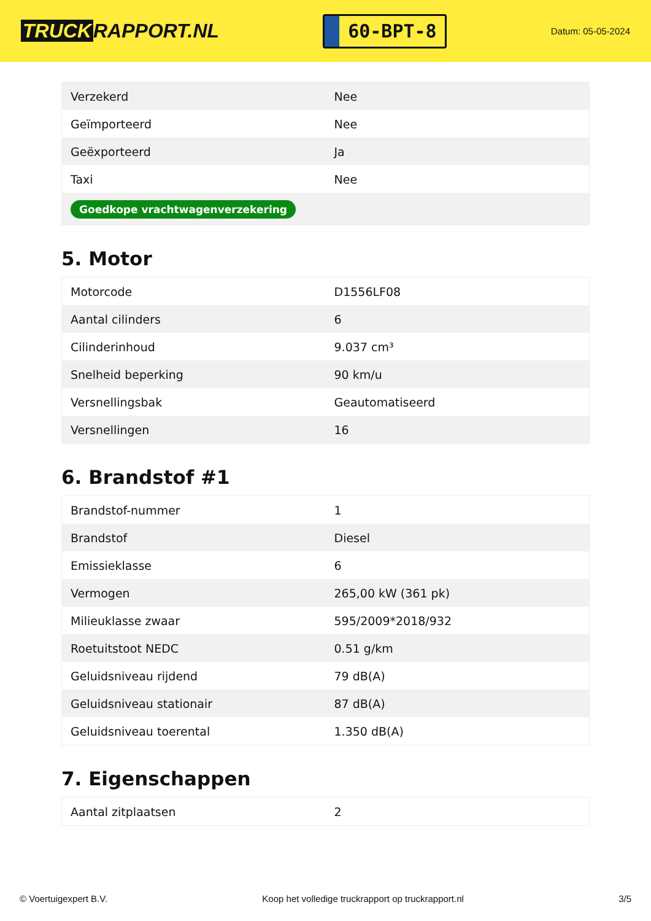TRUCK RAPPORT.NL
60-BPT-8
Datum: 05-05-2024
| Verzekerd | Nee |
| Geïmporteerd | Nee |
| Geëxporteerd | Ja |
| Taxi | Nee |
| Goedkope vrachtwagenverzekering | |
5. Motor
| Motorcode | D1556LF08 |
| Aantal cilinders | 6 |
| Cilinderinhoud | 9.037 cm³ |
| Snelheid beperking | 90 km/u |
| Versnellingsbak | Geautomatiseerd |
| Versnellingen | 16 |
6. Brandstof #1
| Brandstof-nummer | 1 |
| Brandstof | Diesel |
| Emissieklasse | 6 |
| Vermogen | 265,00 kW (361 pk) |
| Milieuklasse zwaar | 595/2009*2018/932 |
| Roetuitstoot NEDC | 0.51 g/km |
| Geluidsniveau rijdend | 79 dB(A) |
| Geluidsniveau stationair | 87 dB(A) |
| Geluidsniveau toerental | 1.350 dB(A) |
7. Eigenschappen
| Aantal zitplaatsen | 2 |
© Voertuigexpert B.V. Koop het volledige truckrapport op truckrapport.nl 3/5